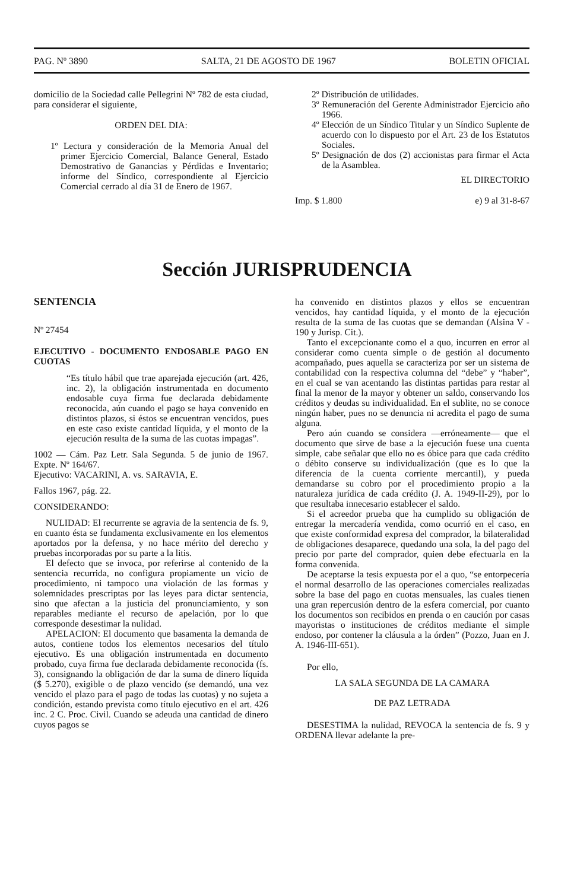PAG. Nº 3890 SALTA, 21 DE AGOSTO DE 1967 BOLETIN OFICIAL
domicilio de la Sociedad calle Pellegrini Nº 782 de esta ciudad, para considerar el siguiente,
ORDEN DEL DIA:
1º Lectura y consideración de la Memoria Anual del primer Ejercicio Comercial, Balance General, Estado Demostrativo de Ganancias y Pérdidas e Inventario; informe del Síndico, correspondiente al Ejercicio Comercial cerrado al día 31 de Enero de 1967.
2º Distribución de utilidades.
3º Remuneración del Gerente Administrador Ejercicio año 1966.
4º Elección de un Síndico Titular y un Síndico Suplente de acuerdo con lo dispuesto por el Art. 23 de los Estatutos Sociales.
5º Designación de dos (2) accionistas para firmar el Acta de la Asamblea.
EL DIRECTORIO
Imp. $ 1.800 e) 9 al 31-8-67
Sección JURISPRUDENCIA
SENTENCIA
Nº 27454
EJECUTIVO - DOCUMENTO ENDOSABLE PAGO EN CUOTAS
“Es título hábil que trae aparejada ejecución (art. 426, inc. 2), la obligación instrumentada en documento endosable cuya firma fue declarada debidamente reconocida, aún cuando el pago se haya convenido en distintos plazos, si éstos se encuentran vencidos, pues en este caso existe cantidad líquida, y el monto de la ejecución resulta de la suma de las cuotas impagas”.
1002 — Cám. Paz Letr. Sala Segunda. 5 de junio de 1967. Expte. Nº 164/67.
Ejecutivo: VACARINI, A. vs. SARAVIA, E.
Fallos 1967, pág. 22.
CONSIDERANDO:
NULIDAD: El recurrente se agravia de la sentencia de fs. 9, en cuanto ésta se fundamenta exclusivamente en los elementos aportados por la defensa, y no hace mérito del derecho y pruebas incorporadas por su parte a la litis.
El defecto que se invoca, por referirse al contenido de la sentencia recurrida, no configura propiamente un vicio de procedimiento, ni tampoco una violación de las formas y solemnidades prescriptas por las leyes para dictar sentencia, sino que afectan a la justicia del pronunciamiento, y son reparables mediante el recurso de apelación, por lo que corresponde desestimar la nulidad.
APELACION: El documento que basamenta la demanda de autos, contiene todos los elementos necesarios del título ejecutivo. Es una obligación instrumentada en documento probado, cuya firma fue declarada debidamente reconocida (fs. 3), consignando la obligación de dar la suma de dinero líquida ($ 5.270), exigible o de plazo vencido (se demandó, una vez vencido el plazo para el pago de todas las cuotas) y no sujeta a condición, estando prevista como título ejecutivo en el art. 426 inc. 2 C. Proc. Civil. Cuando se adeuda una cantidad de dinero cuyos pagos se
ha convenido en distintos plazos y ellos se encuentran vencidos, hay cantidad líquida, y el monto de la ejecución resulta de la suma de las cuotas que se demandan (Alsina V - 190 y Jurisp. Cit.).
Tanto el excepcionante como el a quo, incurren en error al considerar como cuenta simple o de gestión al documento acompañado, pues aquella se caracteriza por ser un sistema de contabilidad con la respectiva columna del “debe” y “haber”, en el cual se van acentando las distintas partidas para restar al final la menor de la mayor y obtener un saldo, conservando los créditos y deudas su individualidad. En el sublite, no se conoce ningún haber, pues no se denuncia ni acredita el pago de suma alguna.
Pero aún cuando se considera —erróneamente— que el documento que sirve de base a la ejecución fuese una cuenta simple, cabe señalar que ello no es óbice para que cada crédito o débito conserve su individualización (que es lo que la diferencia de la cuenta corriente mercantil), y pueda demandarse su cobro por el procedimiento propio a la naturaleza jurídica de cada crédito (J. A. 1949-II-29), por lo que resultaba innecesario establecer el saldo.
Si el acreedor prueba que ha cumplido su obligación de entregar la mercadería vendida, como ocurrió en el caso, en que existe conformidad expresa del comprador, la bilateralidad de obligaciones desaparece, quedando una sola, la del pago del precio por parte del comprador, quien debe efectuarla en la forma convenida.
De aceptarse la tesis expuesta por el a quo, “se entorpecería el normal desarrollo de las operaciones comerciales realizadas sobre la base del pago en cuotas mensuales, las cuales tienen una gran repercusión dentro de la esfera comercial, por cuanto los documentos son recibidos en prenda o en caución por casas mayoristas o instituciones de créditos mediante el simple endoso, por contener la cláusula a la órden” (Pozzo, Juan en J. A. 1946-III-651).
Por ello,
LA SALA SEGUNDA DE LA CAMARA
DE PAZ LETRADA
DESESTIMA la nulidad, REVOCA la sentencia de fs. 9 y ORDENA llevar adelante la pre-